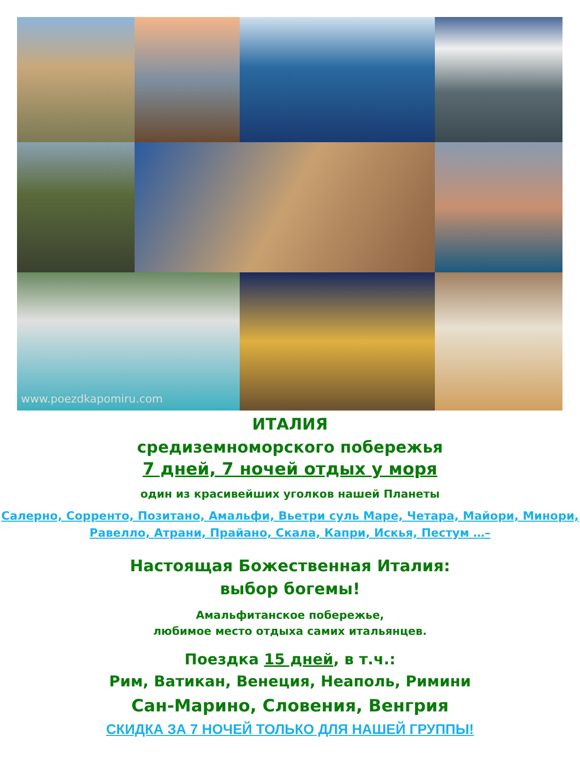www.poezdkapomiru.com
ИТАЛИЯ
средиземноморского побережья
7 дней, 7 ночей отдых у моря
один из красивейших уголков нашей Планеты
Салерно, Сорренто, Позитано, Амальфи, Вьетри суль Маре, Четара, Майори, Минори, Равелло, Атрани, Прайано, Скала, Капри, Искья, Пестум …–
Настоящая Божественная Италия:
выбор богемы!
Амальфитанское побережье,
любимое место отдыха самих итальянцев.
Поездка 15 дней, в т.ч.:
Рим, Ватикан, Венеция, Неаполь, Римини
Сан-Марино, Словения, Венгрия
СКИДКА ЗА 7 НОЧЕЙ ТОЛЬКО ДЛЯ НАШЕЙ ГРУППЫ!